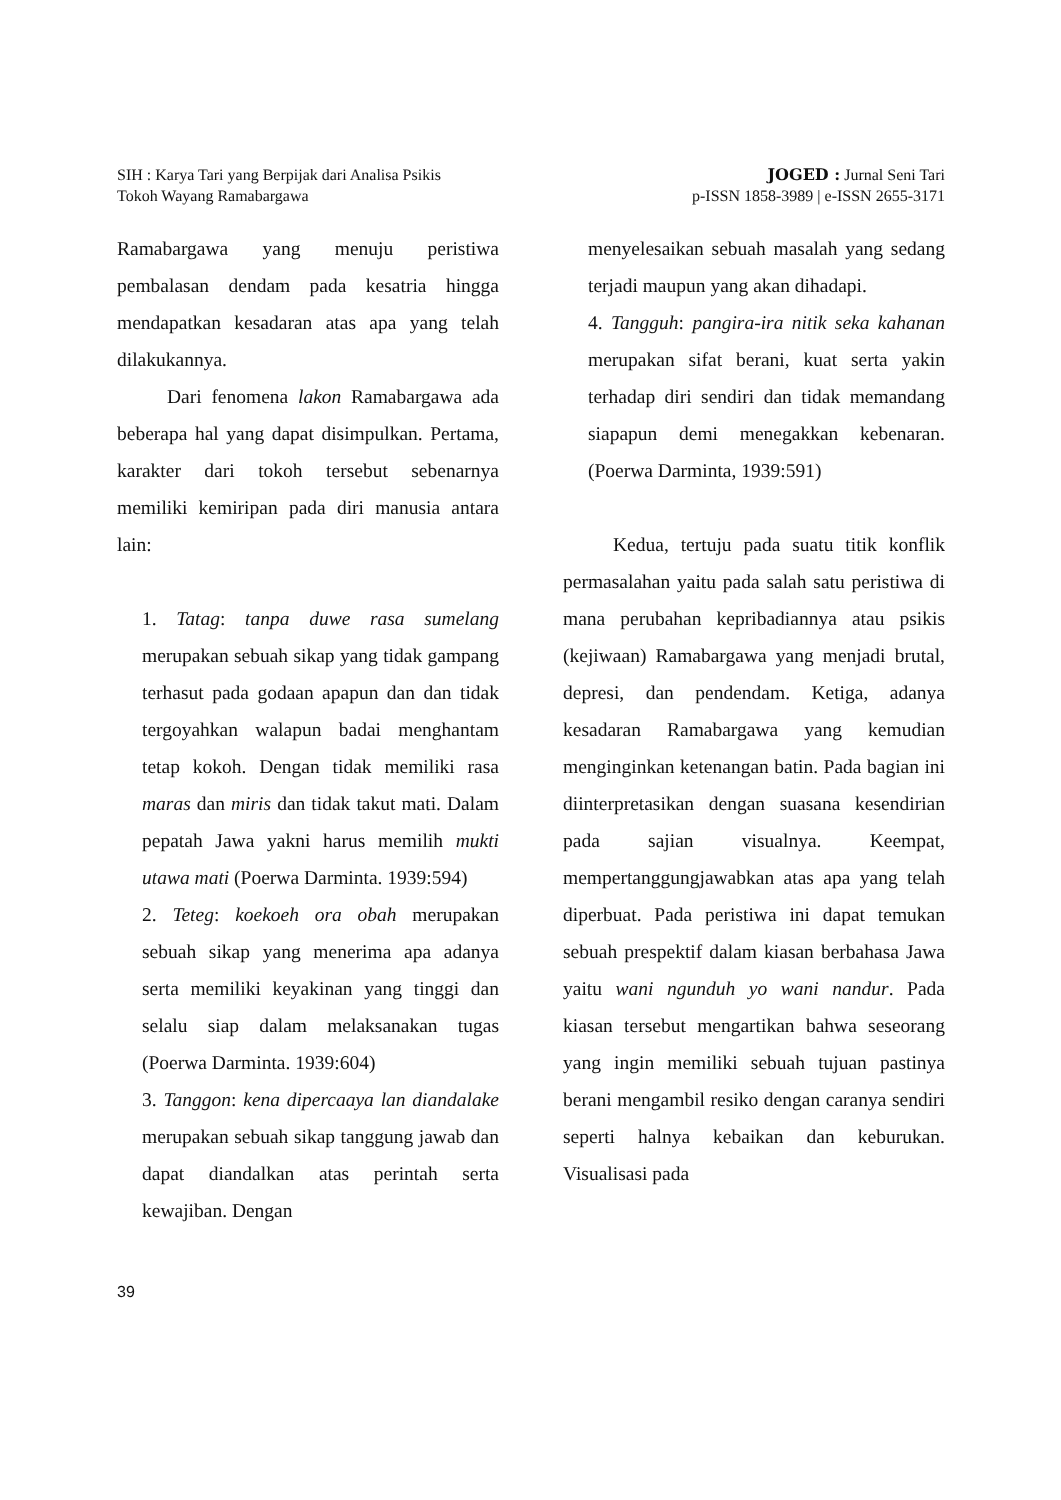SIH : Karya Tari yang Berpijak dari Analisa Psikis
Tokoh Wayang Ramabargawa
JOGED : Jurnal Seni Tari
p-ISSN 1858-3989 | e-ISSN 2655-3171
Ramabargawa yang menuju peristiwa pembalasan dendam pada kesatria hingga mendapatkan kesadaran atas apa yang telah dilakukannya.
Dari fenomena lakon Ramabargawa ada beberapa hal yang dapat disimpulkan. Pertama, karakter dari tokoh tersebut sebenarnya memiliki kemiripan pada diri manusia antara lain:
1. Tatag: tanpa duwe rasa sumelang merupakan sebuah sikap yang tidak gampang terhasut pada godaan apapun dan dan tidak tergoyahkan walapun badai menghantam tetap kokoh. Dengan tidak memiliki rasa maras dan miris dan tidak takut mati. Dalam pepatah Jawa yakni harus memilih mukti utawa mati (Poerwa Darminta. 1939:594)
2. Teteg: koekoeh ora obah merupakan sebuah sikap yang menerima apa adanya serta memiliki keyakinan yang tinggi dan selalu siap dalam melaksanakan tugas (Poerwa Darminta. 1939:604)
3. Tanggon: kena dipercaaya lan diandalake merupakan sebuah sikap tanggung jawab dan dapat diandalkan atas perintah serta kewajiban. Dengan
menyelesaikan sebuah masalah yang sedang terjadi maupun yang akan dihadapi.
4. Tangguh: pangira-ira nitik seka kahanan merupakan sifat berani, kuat serta yakin terhadap diri sendiri dan tidak memandang siapapun demi menegakkan kebenaran. (Poerwa Darminta, 1939:591)
Kedua, tertuju pada suatu titik konflik permasalahan yaitu pada salah satu peristiwa di mana perubahan kepribadiannya atau psikis (kejiwaan) Ramabargawa yang menjadi brutal, depresi, dan pendendam. Ketiga, adanya kesadaran Ramabargawa yang kemudian menginginkan ketenangan batin. Pada bagian ini diinterpretasikan dengan suasana kesendirian pada sajian visualnya. Keempat, mempertanggungjawabkan atas apa yang telah diperbuat. Pada peristiwa ini dapat temukan sebuah prespektif dalam kiasan berbahasa Jawa yaitu wani ngunduh yo wani nandur. Pada kiasan tersebut mengartikan bahwa seseorang yang ingin memiliki sebuah tujuan pastinya berani mengambil resiko dengan caranya sendiri seperti halnya kebaikan dan keburukan. Visualisasi pada
39